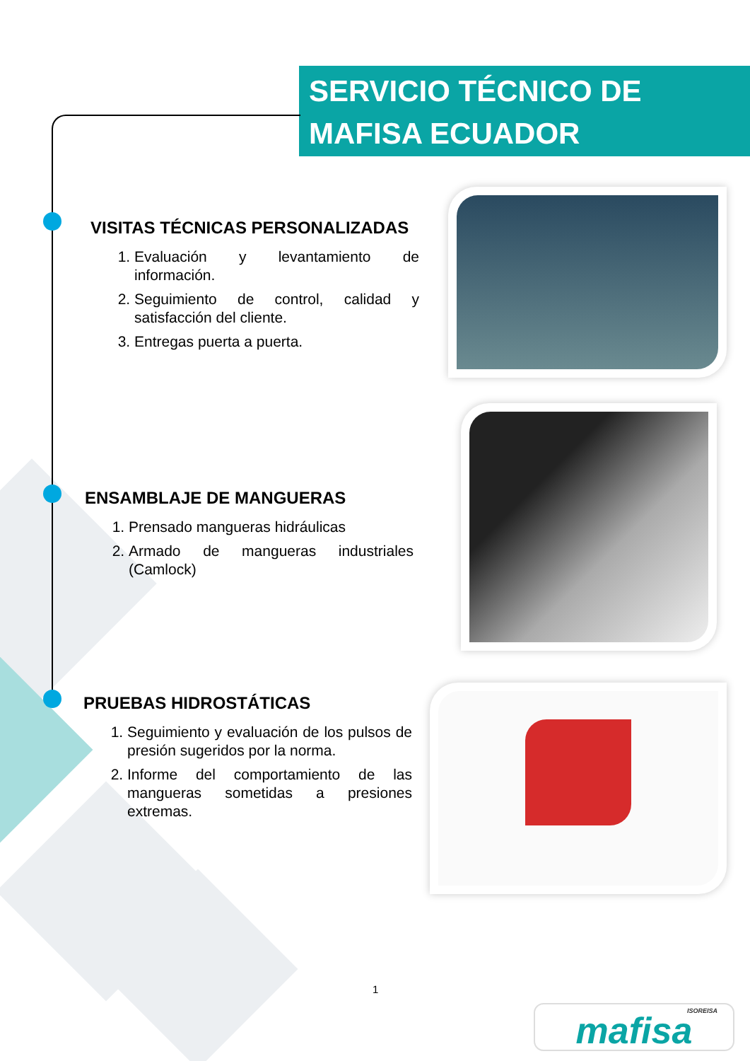SERVICIO TÉCNICO DE
MAFISA ECUADOR
VISITAS TÉCNICAS PERSONALIZADAS
1. Evaluación y levantamiento de información.
2. Seguimiento de control, calidad y satisfacción del cliente.
3. Entregas puerta a puerta.
ENSAMBLAJE DE MANGUERAS
1. Prensado mangueras hidráulicas
2. Armado de mangueras industriales (Camlock)
PRUEBAS HIDROSTÁTICAS
1. Seguimiento y evaluación de los pulsos de presión sugeridos por la norma.
2. Informe del comportamiento de las mangueras sometidas a presiones extremas.
1
ISOREISA
mafisa